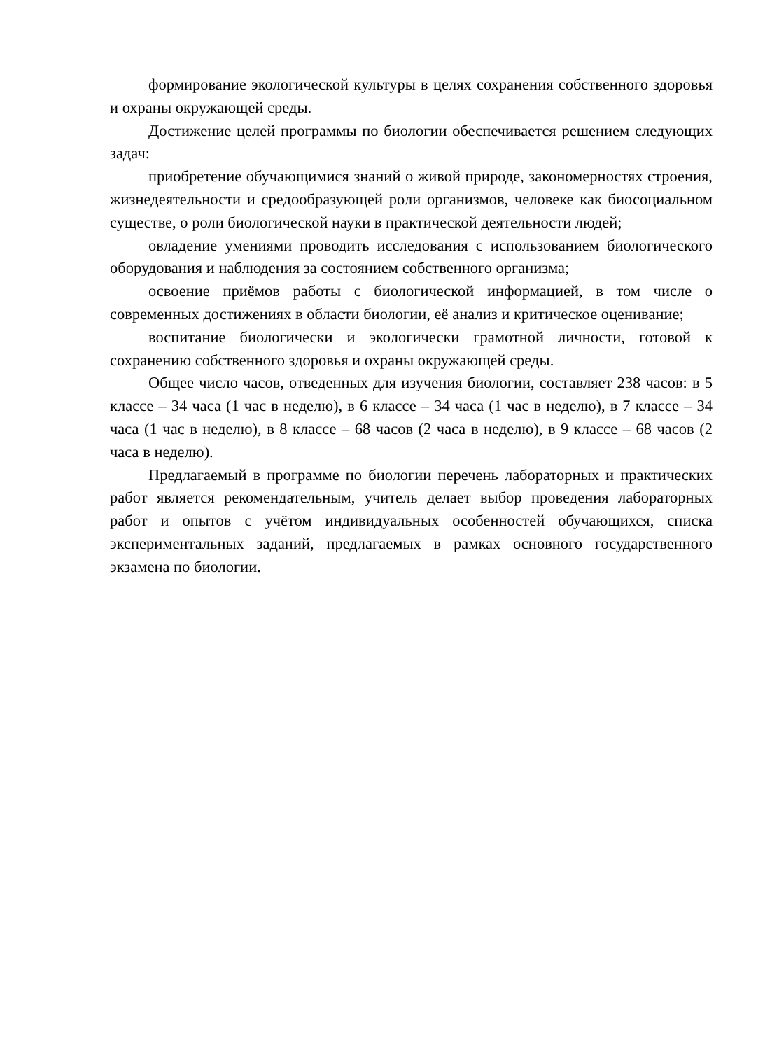формирование экологической культуры в целях сохранения собственного здоровья и охраны окружающей среды.
Достижение целей программы по биологии обеспечивается решением следующих задач:
приобретение обучающимися знаний о живой природе, закономерностях строения, жизнедеятельности и средообразующей роли организмов, человеке как биосоциальном существе, о роли биологической науки в практической деятельности людей;
овладение умениями проводить исследования с использованием биологического оборудования и наблюдения за состоянием собственного организма;
освоение приёмов работы с биологической информацией, в том числе о современных достижениях в области биологии, её анализ и критическое оценивание;
воспитание биологически и экологически грамотной личности, готовой к сохранению собственного здоровья и охраны окружающей среды.
Общее число часов, отведенных для изучения биологии, составляет 238 часов: в 5 классе – 34 часа (1 час в неделю), в 6 классе – 34 часа (1 час в неделю), в 7 классе – 34 часа (1 час в неделю), в 8 классе – 68 часов (2 часа в неделю), в 9 классе – 68 часов (2 часа в неделю).
Предлагаемый в программе по биологии перечень лабораторных и практических работ является рекомендательным, учитель делает выбор проведения лабораторных работ и опытов с учётом индивидуальных особенностей обучающихся, списка экспериментальных заданий, предлагаемых в рамках основного государственного экзамена по биологии.